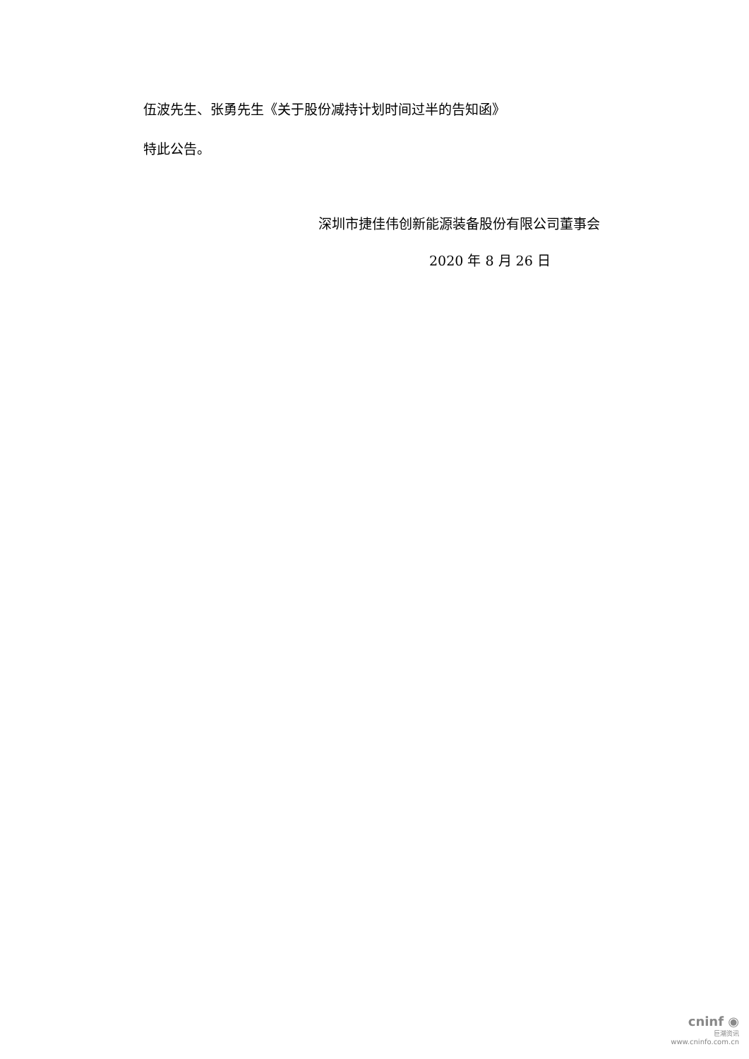伍波先生、张勇先生《关于股份减持计划时间过半的告知函》
特此公告。
深圳市捷佳伟创新能源装备股份有限公司董事会
2020 年 8 月 26 日
cninf ◉
巨潮资讯
www.cninfo.com.cn